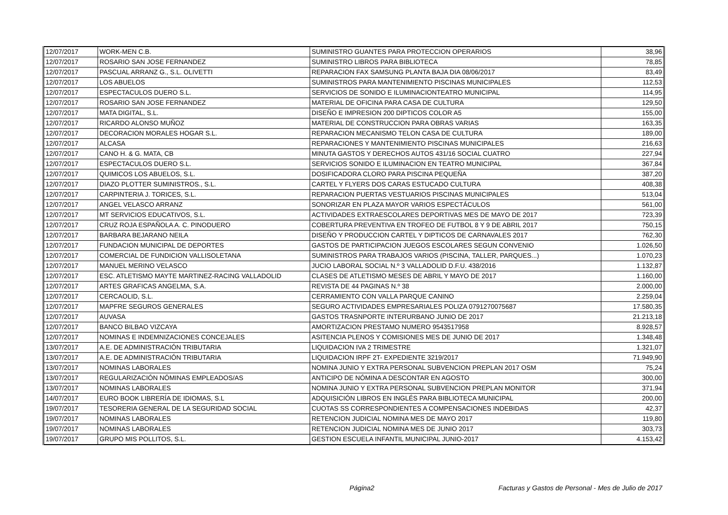| 12/07/2017 | WORK-MEN C.B. | SUMINISTRO GUANTES PARA PROTECCION OPERARIOS | 38,96 |
| 12/07/2017 | ROSARIO SAN JOSE FERNANDEZ | SUMINISTRO LIBROS PARA BIBLIOTECA | 78,85 |
| 12/07/2017 | PASCUAL ARRANZ G., S.L. OLIVETTI | REPARACION FAX SAMSUNG PLANTA BAJA DIA 08/06/2017 | 83,49 |
| 12/07/2017 | LOS ABUELOS | SUMINISTROS PARA MANTENIMIENTO PISCINAS MUNICIPALES | 112,53 |
| 12/07/2017 | ESPECTACULOS DUERO S.L. | SERVICIOS DE SONIDO E ILUMINACIONTEATRO MUNICIPAL | 114,95 |
| 12/07/2017 | ROSARIO SAN JOSE FERNANDEZ | MATERIAL DE OFICINA PARA CASA DE CULTURA | 129,50 |
| 12/07/2017 | MATA DIGITAL, S.L. | DISEÑO E IMPRESION 200 DIPTICOS COLOR A5 | 155,00 |
| 12/07/2017 | RICARDO ALONSO MUÑOZ | MATERIAL DE CONSTRUCCION PARA OBRAS VARIAS | 163,35 |
| 12/07/2017 | DECORACION MORALES HOGAR S.L. | REPARACION MECANISMO TELON CASA DE CULTURA | 189,00 |
| 12/07/2017 | ALCASA | REPARACIONES Y MANTENIMIENTO PISCINAS MUNICIPALES | 216,63 |
| 12/07/2017 | CANO H. & G. MATA, CB | MINUTA GASTOS Y DERECHOS AUTOS 431/16 SOCIAL CUATRO | 227,94 |
| 12/07/2017 | ESPECTACULOS DUERO S.L. | SERVICIOS SONIDO E ILUMINACION EN TEATRO MUNICIPAL | 367,84 |
| 12/07/2017 | QUIMICOS LOS ABUELOS, S.L. | DOSIFICADORA CLORO PARA PISCINA PEQUEÑA | 387,20 |
| 12/07/2017 | DIAZO PLOTTER SUMINISTROS., S.L. | CARTEL Y FLYERS DOS CARAS ESTUCADO CULTURA | 408,38 |
| 12/07/2017 | CARPINTERIA J. TORICES, S.L. | REPARACION PUERTAS VESTUARIOS PISCINAS MUNICIPALES | 513,04 |
| 12/07/2017 | ANGEL VELASCO ARRANZ | SONORIZAR EN PLAZA MAYOR VARIOS ESPECTÁCULOS | 561,00 |
| 12/07/2017 | MT SERVICIOS EDUCATIVOS, S.L. | ACTIVIDADES EXTRAESCOLARES DEPORTIVAS MES DE MAYO DE 2017 | 723,39 |
| 12/07/2017 | CRUZ ROJA ESPAÑOLA A. C. PINODUERO | COBERTURA PREVENTIVA EN TROFEO DE FUTBOL 8 Y 9 DE ABRIL 2017 | 750,15 |
| 12/07/2017 | BARBARA BEJARANO NEILA | DISEÑO Y PRODUCCION CARTEL Y DIPTICOS DE CARNAVALES 2017 | 762,30 |
| 12/07/2017 | FUNDACION MUNICIPAL DE DEPORTES | GASTOS DE PARTICIPACION JUEGOS ESCOLARES SEGUN CONVENIO | 1.026,50 |
| 12/07/2017 | COMERCIAL DE FUNDICION VALLISOLETANA | SUMINISTROS PARA TRABAJOS VARIOS (PISCINA, TALLER, PARQUES...) | 1.070,23 |
| 12/07/2017 | MANUEL MERINO VELASCO | JUCIO LABORAL SOCIAL N.º 3 VALLADOLID D.F.U. 438/2016 | 1.132,87 |
| 12/07/2017 | ESC. ATLETISMO MAYTE MARTINEZ-RACING VALLADOLID | CLASES DE ATLETISMO MESES DE ABRIL Y MAYO DE 2017 | 1.160,00 |
| 12/07/2017 | ARTES GRAFICAS ANGELMA, S.A. | REVISTA DE 44 PAGINAS N.º 38 | 2.000,00 |
| 12/07/2017 | CERCAOLID, S.L. | CERRAMIENTO CON VALLA PARQUE CANINO | 2.259,04 |
| 12/07/2017 | MAPFRE SEGUROS GENERALES | SEGURO ACTIVIDADES EMPRESARIALES POLIZA 0791270075687 | 17.580,35 |
| 12/07/2017 | AUVASA | GASTOS TRASNPORTE INTERURBANO JUNIO DE 2017 | 21.213,18 |
| 12/07/2017 | BANCO BILBAO VIZCAYA | AMORTIZACION PRESTAMO NUMERO 9543517958 | 8.928,57 |
| 12/07/2017 | NOMINAS E INDEMNIZACIONES CONCEJALES | ASITENCIA PLENOS Y COMISIONES MES DE JUNIO DE 2017 | 1.348,48 |
| 13/07/2017 | A.E. DE ADMINISTRACIÓN TRIBUTARIA | LIQUIDACION IVA 2 TRIMESTRE | 1.321,07 |
| 13/07/2017 | A.E. DE ADMINISTRACIÓN TRIBUTARIA | LIQUIDACION IRPF 2T- EXPEDIENTE 3219/2017 | 71.949,90 |
| 13/07/2017 | NOMINAS LABORALES | NOMINA JUNIO Y EXTRA PERSONAL SUBVENCION PREPLAN 2017 OSM | 75,24 |
| 13/07/2017 | REGULARIZACIÓN NÓMINAS EMPLEADOS/AS | ANTICIPO DE NÓMINA A DESCONTAR EN AGOSTO | 300,00 |
| 13/07/2017 | NOMINAS LABORALES | NOMINA JUNIO Y EXTRA PERSONAL SUBVENCION PREPLAN MONITOR | 371,94 |
| 14/07/2017 | EURO BOOK LIBRERÍA DE IDIOMAS, S.L | ADQUISICIÓN LIBROS EN INGLÉS PARA BIBLIOTECA MUNICIPAL | 200,00 |
| 19/07/2017 | TESORERIA GENERAL DE LA SEGURIDAD SOCIAL | CUOTAS SS CORRESPONDIENTES A COMPENSACIONES INDEBIDAS | 42,37 |
| 19/07/2017 | NOMINAS LABORALES | RETENCION JUDICIAL NOMINA MES DE MAYO 2017 | 119,80 |
| 19/07/2017 | NOMINAS LABORALES | RETENCION JUDICIAL NOMINA MES DE JUNIO 2017 | 303,73 |
| 19/07/2017 | GRUPO MIS POLLITOS, S.L. | GESTION ESCUELA INFANTIL MUNICIPAL JUNIO-2017 | 4.153,42 |
Página2
Facturas y Gastos de Personal - Mes de Julio de 2017